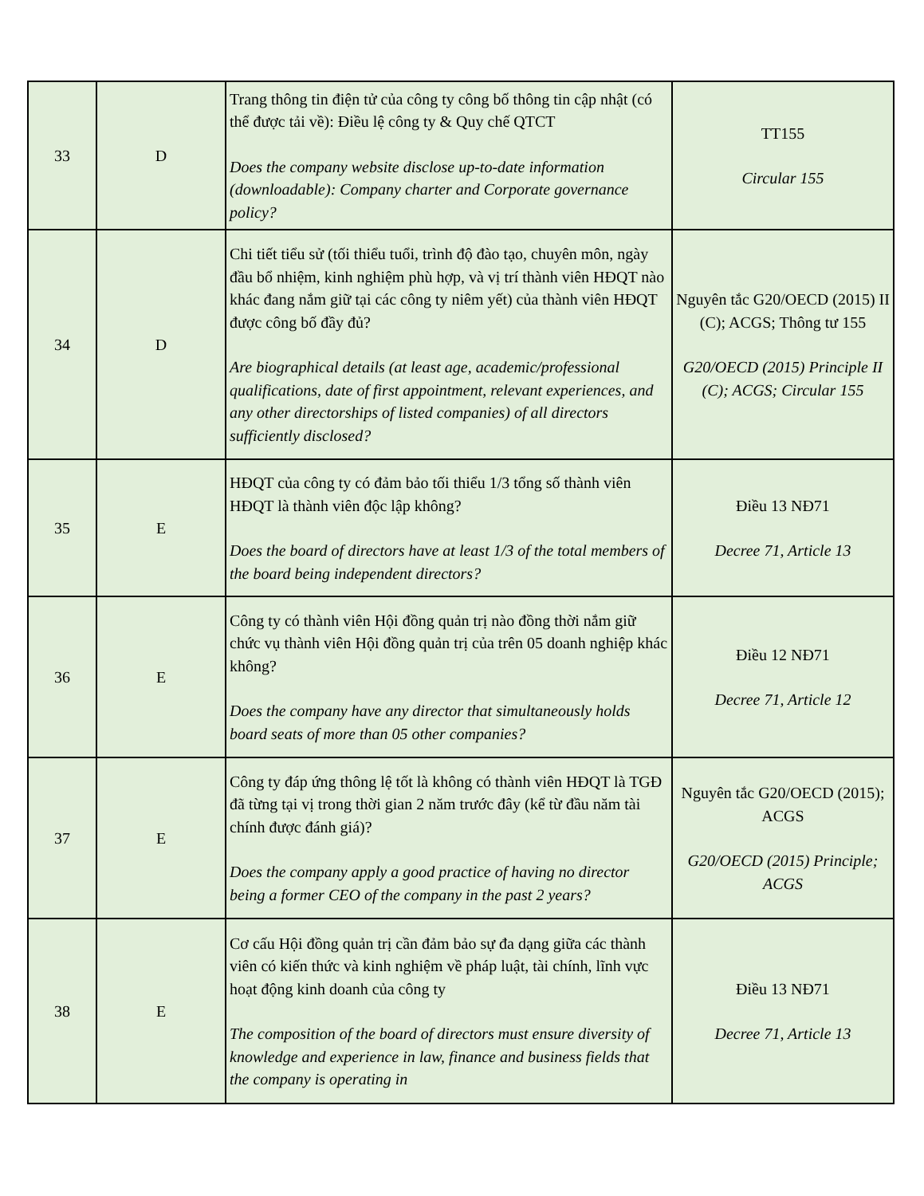| 33 | D | Trang thông tin điện tử của công ty công bố thông tin cập nhật (có thể được tải về): Điều lệ công ty & Quy chế QTCT Does the company website disclose up-to-date information (downloadable): Company charter and Corporate governance policy? | TT155 Circular 155 |
| 34 | D | Chi tiết tiểu sử (tối thiểu tuổi, trình độ đào tạo, chuyên môn, ngày đầu bổ nhiệm, kinh nghiệm phù hợp, và vị trí thành viên HĐQT nào khác đang nắm giữ tại các công ty niêm yết) của thành viên HĐQT được công bố đầy đủ? Are biographical details (at least age, academic/professional qualifications, date of first appointment, relevant experiences, and any other directorships of listed companies) of all directors sufficiently disclosed? | Nguyên tắc G20/OECD (2015) II (C); ACGS; Thông tư 155 G20/OECD (2015) Principle II (C); ACGS; Circular 155 |
| 35 | E | HĐQT của công ty có đảm bảo tối thiểu 1/3 tổng số thành viên HĐQT là thành viên độc lập không? Does the board of directors have at least 1/3 of the total members of the board being independent directors? | Điều 13 NĐ71 Decree 71, Article 13 |
| 36 | E | Công ty có thành viên Hội đồng quản trị nào đồng thời nắm giữ chức vụ thành viên Hội đồng quản trị của trên 05 doanh nghiệp khác không? Does the company have any director that simultaneously holds board seats of more than 05 other companies? | Điều 12 NĐ71 Decree 71, Article 12 |
| 37 | E | Công ty đáp ứng thông lệ tốt là không có thành viên HĐQT là TGĐ đã từng tại vị trong thời gian 2 năm trước đây (kể từ đầu năm tài chính được đánh giá)? Does the company apply a good practice of having no director being a former CEO of the company in the past 2 years? | Nguyên tắc G20/OECD (2015); ACGS G20/OECD (2015) Principle; ACGS |
| 38 | E | Cơ cấu Hội đồng quản trị cần đảm bảo sự đa dạng giữa các thành viên có kiến thức và kinh nghiệm về pháp luật, tài chính, lĩnh vực hoạt động kinh doanh của công ty The composition of the board of directors must ensure diversity of knowledge and experience in law, finance and business fields that the company is operating in | Điều 13 NĐ71 Decree 71, Article 13 |